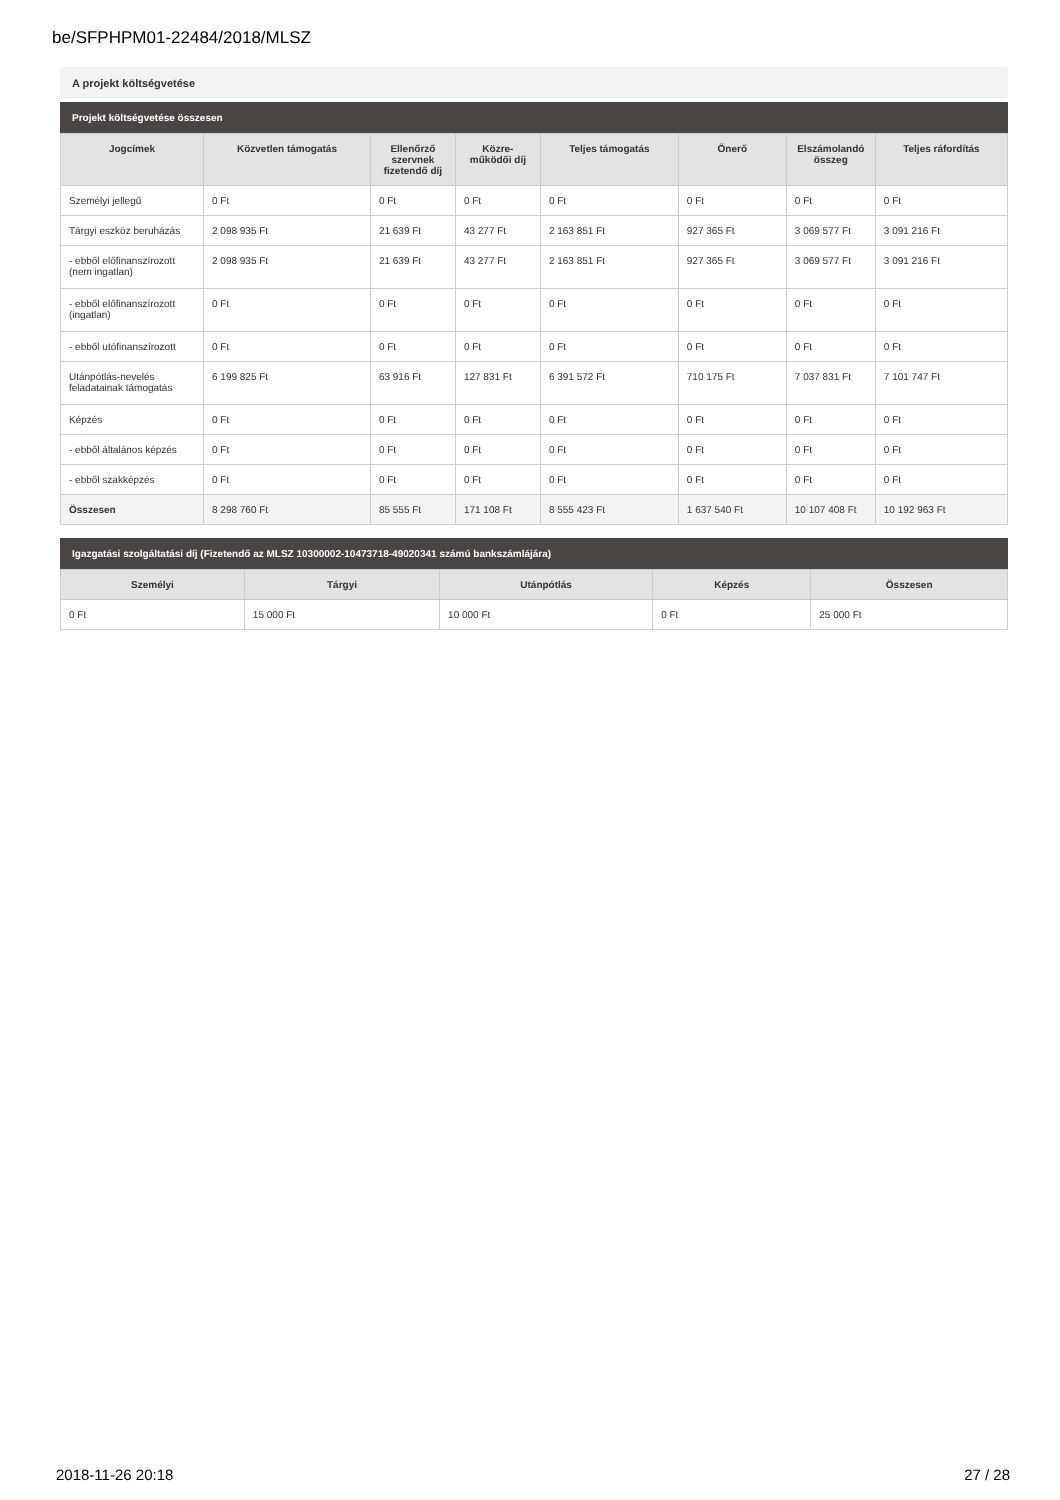be/SFPHPM01-22484/2018/MLSZ
A projekt költségvetése
Projekt költségvetése összesen
| Jogcímek | Közvetlen támogatás | Ellenőrző szervnek fizetendő díj | Közre-működői díj | Teljes támogatás | Önerő | Elszámolandó összeg | Teljes ráfordítás |
| --- | --- | --- | --- | --- | --- | --- | --- |
| Személyi jellegű | 0 Ft | 0 Ft | 0 Ft | 0 Ft | 0 Ft | 0 Ft | 0 Ft |
| Tárgyi eszköz beruházás | 2 098 935 Ft | 21 639 Ft | 43 277 Ft | 2 163 851 Ft | 927 365 Ft | 3 069 577 Ft | 3 091 216 Ft |
| - ebből előfinanszírozott (nem ingatlan) | 2 098 935 Ft | 21 639 Ft | 43 277 Ft | 2 163 851 Ft | 927 365 Ft | 3 069 577 Ft | 3 091 216 Ft |
| - ebből előfinanszírozott (ingatlan) | 0 Ft | 0 Ft | 0 Ft | 0 Ft | 0 Ft | 0 Ft | 0 Ft |
| - ebből utófinanszírozott | 0 Ft | 0 Ft | 0 Ft | 0 Ft | 0 Ft | 0 Ft | 0 Ft |
| Utánpótlás-nevelés feladatainak támogatás | 6 199 825 Ft | 63 916 Ft | 127 831 Ft | 6 391 572 Ft | 710 175 Ft | 7 037 831 Ft | 7 101 747 Ft |
| Képzés | 0 Ft | 0 Ft | 0 Ft | 0 Ft | 0 Ft | 0 Ft | 0 Ft |
| - ebből általános képzés | 0 Ft | 0 Ft | 0 Ft | 0 Ft | 0 Ft | 0 Ft | 0 Ft |
| - ebből szakképzés | 0 Ft | 0 Ft | 0 Ft | 0 Ft | 0 Ft | 0 Ft | 0 Ft |
| Összesen | 8 298 760 Ft | 85 555 Ft | 171 108 Ft | 8 555 423 Ft | 1 637 540 Ft | 10 107 408 Ft | 10 192 963 Ft |
Igazgatási szolgáltatási díj (Fizetendő az MLSZ 10300002-10473718-49020341 számú bankszámlájára)
| Személyi | Tárgyi | Utánpótlás | Képzés | Összesen |
| --- | --- | --- | --- | --- |
| 0 Ft | 15 000 Ft | 10 000 Ft | 0 Ft | 25 000 Ft |
2018-11-26 20:18 27 / 28